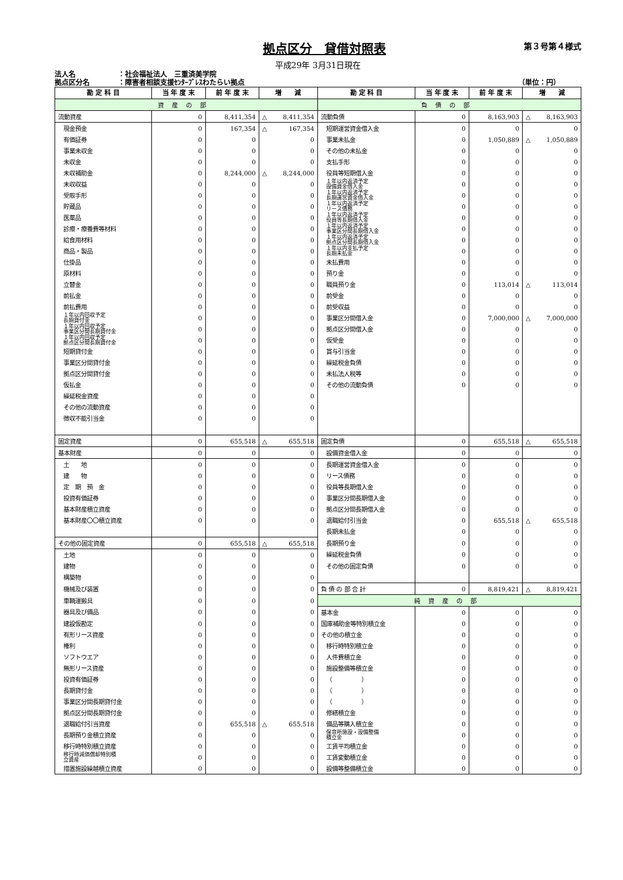拠点区分　貸借対照表
第３号第４様式
平成29年 3月31日現在
法人名 ：社会福祉法人　三重済美学院
拠点区分名 ：障害者相談支援ｾﾝﾀｰﾌﾞﾚｽわたらい拠点 （単位：円）
| 勘 定 科 目 | 当 年 度 末 | 前 年 度 末 | 増 減 | 勘 定 科 目 | 当 年 度 末 | 前 年 度 末 | 増 減 |
| --- | --- | --- | --- | --- | --- | --- | --- |
| 資産の部 | | | | 負債の部 | | | |
| 流動資産 | 0 | 8,411,354 | △ 8,411,354 | 流動負債 | 0 | 8,163,903 | △ 8,163,903 |
| 現金預金 | 0 | 167,354 | △ 167,354 | 短期運営資金借入金 | 0 | 0 | 0 |
| 有価証券 | 0 | 0 | 0 | 事業未払金 | 0 | 1,050,889 | △ 1,050,889 |
| 事業未収金 | 0 | 0 | 0 | その他の未払金 | 0 | 0 | 0 |
| 未収金 | 0 | 0 | 0 | 支払手形 | 0 | 0 | 0 |
| 未収補助金 | 0 | 8,244,000 | △ 8,244,000 | 役員等短期借入金 | 0 | 0 | 0 |
| 未収収益 | 0 | 0 | 0 | １年以内返済予定 設備資金借入金 | 0 | 0 | 0 |
| 受取手形 | 0 | 0 | 0 | １年以内返済予定 長期運営資金借入金 | 0 | 0 | 0 |
| 貯蔵品 | 0 | 0 | 0 | １年以内返済予定 リース債務 | 0 | 0 | 0 |
| 医薬品 | 0 | 0 | 0 | １年以内返済予定 役員等長期借入金 | 0 | 0 | 0 |
| 診療・療養費等材料 | 0 | 0 | 0 | １年以内返済予定 事業区分間長期借入金 | 0 | 0 | 0 |
| 給食用材料 | 0 | 0 | 0 | １年以内返済予定 拠点区分間長期借入金 | 0 | 0 | 0 |
| 商品・製品 | 0 | 0 | 0 | １年以内支払予定 長期未払金 | 0 | 0 | 0 |
| 仕掛品 | 0 | 0 | 0 | 未払費用 | 0 | 0 | 0 |
| 原材料 | 0 | 0 | 0 | 預り金 | 0 | 0 | 0 |
| 立替金 | 0 | 0 | 0 | 職員預り金 | 0 | 113,014 | △ 113,014 |
| 前払金 | 0 | 0 | 0 | 前受金 | 0 | 0 | 0 |
| 前払費用 | 0 | 0 | 0 | 前受収益 | 0 | 0 | 0 |
| １年以内回収予定 長期貸付金 | 0 | 0 | 0 | 事業区分間借入金 | 0 | 7,000,000 | △ 7,000,000 |
| １年以内回収予定 事業区分間長期貸付金 | 0 | 0 | 0 | 拠点区分間借入金 | 0 | 0 | 0 |
| １年以内回収予定 拠点区分間長期貸付金 | 0 | 0 | 0 | 仮受金 | 0 | 0 | 0 |
| 短期貸付金 | 0 | 0 | 0 | 賞与引当金 | 0 | 0 | 0 |
| 事業区分間貸付金 | 0 | 0 | 0 | 繰延税金負債 | 0 | 0 | 0 |
| 拠点区分間貸付金 | 0 | 0 | 0 | 未払法人税等 | 0 | 0 | 0 |
| 仮払金 | 0 | 0 | 0 | その他の流動負債 | 0 | 0 | 0 |
| 繰延税金資産 | 0 | 0 | 0 | | | | |
| その他の流動資産 | 0 | 0 | 0 | | | | |
| 徴収不能引当金 | 0 | 0 | 0 | | | | |
| 固定資産 | 0 | 655,518 | △ 655,518 | 固定負債 | 0 | 655,518 | △ 655,518 |
| 基本財産 | 0 | 0 | 0 | 設備資金借入金 | 0 | 0 | 0 |
| 土 地 | 0 | 0 | 0 | 長期運営資金借入金 | 0 | 0 | 0 |
| 建 物 | 0 | 0 | 0 | リース債務 | 0 | 0 | 0 |
| 定 期 預 金 | 0 | 0 | 0 | 役員等長期借入金 | 0 | 0 | 0 |
| 投資有価証券 | 0 | 0 | 0 | 事業区分間長期借入金 | 0 | 0 | 0 |
| 基本財産積立資産 | 0 | 0 | 0 | 拠点区分間長期借入金 | 0 | 0 | 0 |
| 基本財産〇〇積立資産 | 0 | 0 | 0 | 退職給付引当金 | 0 | 655,518 | △ 655,518 |
| | | | | 長期未払金 | 0 | 0 | 0 |
| その他の固定資産 | 0 | 655,518 | △ 655,518 | 長期預り金 | 0 | 0 | 0 |
| 土地 | 0 | 0 | 0 | 繰延税金負債 | 0 | 0 | 0 |
| 建物 | 0 | 0 | 0 | その他の固定負債 | 0 | 0 | 0 |
| 構築物 | 0 | 0 | 0 | | | | |
| 機械及び装置 | 0 | 0 | 0 | 負 債 の 部 合 計 | 0 | 8,819,421 | △ 8,819,421 |
| 車輌運搬具 | 0 | 0 | 0 | 純資産の部 | | | |
| 器具及び備品 | 0 | 0 | 0 | 基本金 | 0 | 0 | 0 |
| 建設仮勘定 | 0 | 0 | 0 | 国庫補助金等特別積立金 | 0 | 0 | 0 |
| 有形リース資産 | 0 | 0 | 0 | その他の積立金 | 0 | 0 | 0 |
| 権利 | 0 | 0 | 0 | 移行時特別積立金 | 0 | 0 | 0 |
| ソフトウエア | 0 | 0 | 0 | 人件費積立金 | 0 | 0 | 0 |
| 無形リース資産 | 0 | 0 | 0 | 施設整備等積立金 | 0 | 0 | 0 |
| 投資有価証券 | 0 | 0 | 0 | （ ） | 0 | 0 | 0 |
| 長期貸付金 | 0 | 0 | 0 | （ ） | 0 | 0 | 0 |
| 事業区分間長期貸付金 | 0 | 0 | 0 | （ ） | 0 | 0 | 0 |
| 拠点区分間長期貸付金 | 0 | 0 | 0 | 修繕積立金 | 0 | 0 | 0 |
| 退職給付引当資産 | 0 | 655,518 | △ 655,518 | 備品等購入積立金 | 0 | 0 | 0 |
| 長期預り金積立資産 | 0 | 0 | 0 | 保育所施設・設備整備 積立金 | 0 | 0 | 0 |
| 移行時特別積立資産 | 0 | 0 | 0 | 工賃平均積立金 | 0 | 0 | 0 |
| 移行時減価償却特別積 立資産 | 0 | 0 | 0 | 工賃変動積立金 | 0 | 0 | 0 |
| 措置施設繰越積立資産 | 0 | 0 | 0 | 設備等整備積立金 | 0 | 0 | 0 |